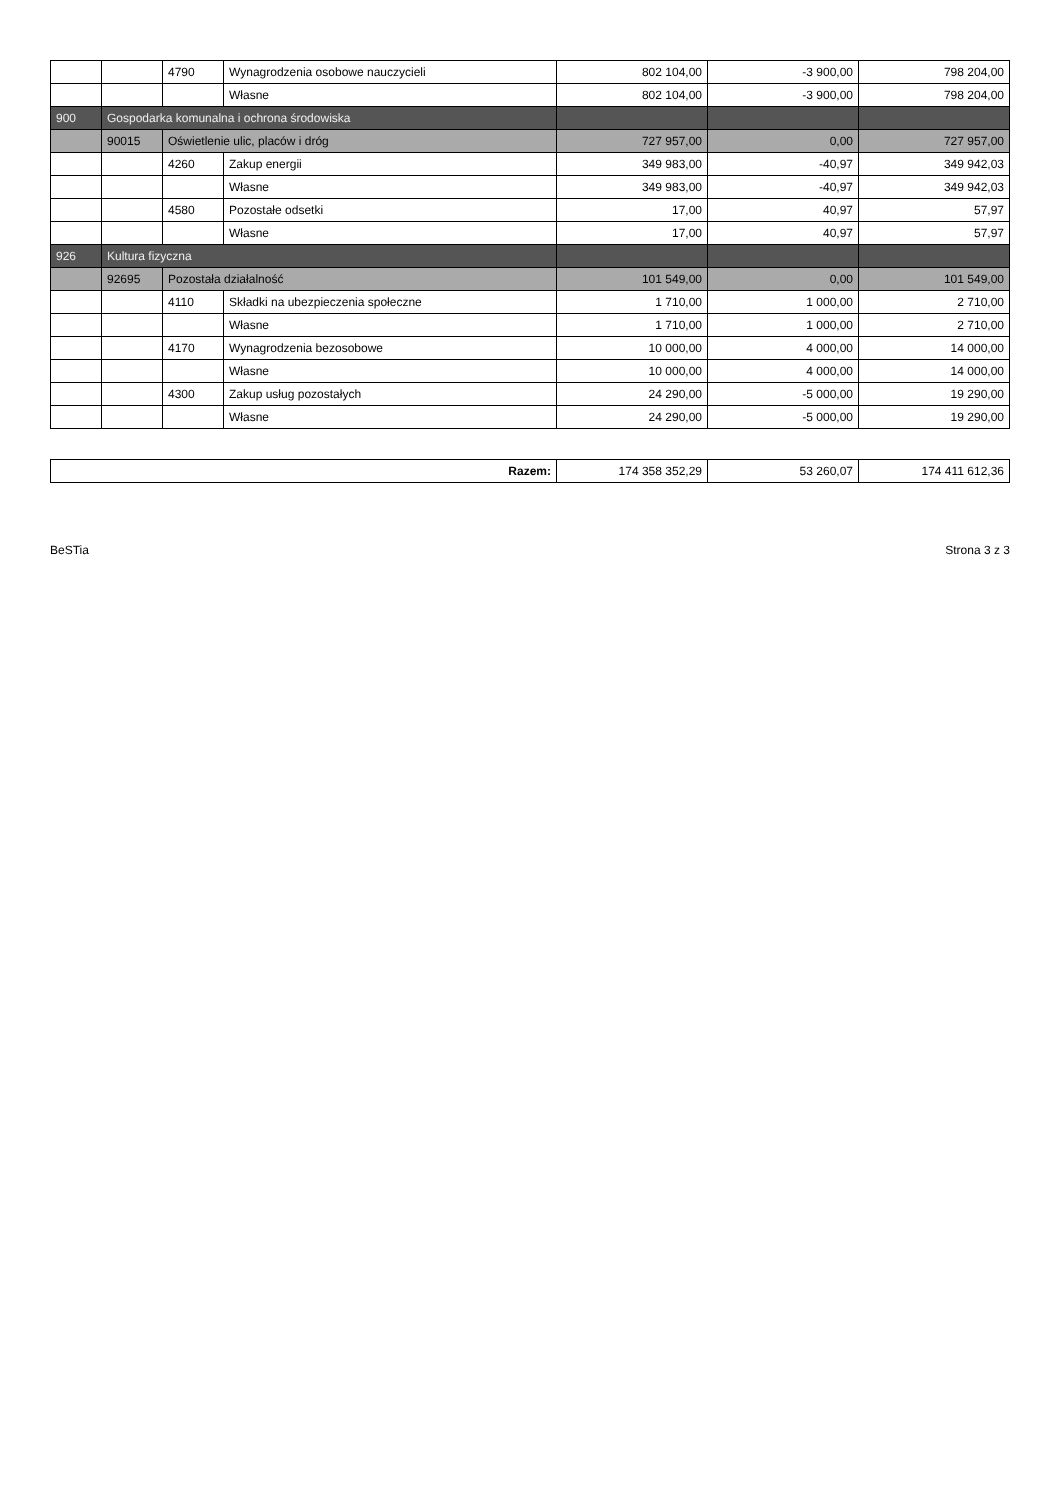| | | 4790 | Wynagrodzenia osobowe nauczycieli | 802 104,00 | -3 900,00 | 798 204,00 |
| | | | Własne | 802 104,00 | -3 900,00 | 798 204,00 |
| 900 | Gospodarka komunalna i ochrona środowiska | | | | | |
| | 90015 | Oświetlenie ulic, placów i dróg | | 727 957,00 | 0,00 | 727 957,00 |
| | | 4260 | Zakup energii | 349 983,00 | -40,97 | 349 942,03 |
| | | | Własne | 349 983,00 | -40,97 | 349 942,03 |
| | | 4580 | Pozostałe odsetki | 17,00 | 40,97 | 57,97 |
| | | | Własne | 17,00 | 40,97 | 57,97 |
| 926 | Kultura fizyczna | | | | | |
| | 92695 | Pozostała działalność | | 101 549,00 | 0,00 | 101 549,00 |
| | | 4110 | Składki na ubezpieczenia społeczne | 1 710,00 | 1 000,00 | 2 710,00 |
| | | | Własne | 1 710,00 | 1 000,00 | 2 710,00 |
| | | 4170 | Wynagrodzenia bezosobowe | 10 000,00 | 4 000,00 | 14 000,00 |
| | | | Własne | 10 000,00 | 4 000,00 | 14 000,00 |
| | | 4300 | Zakup usług pozostałych | 24 290,00 | -5 000,00 | 19 290,00 |
| | | | Własne | 24 290,00 | -5 000,00 | 19 290,00 |
| Razem: | 174 358 352,29 | 53 260,07 | 174 411 612,36 |
BeSTia Strona 3 z 3